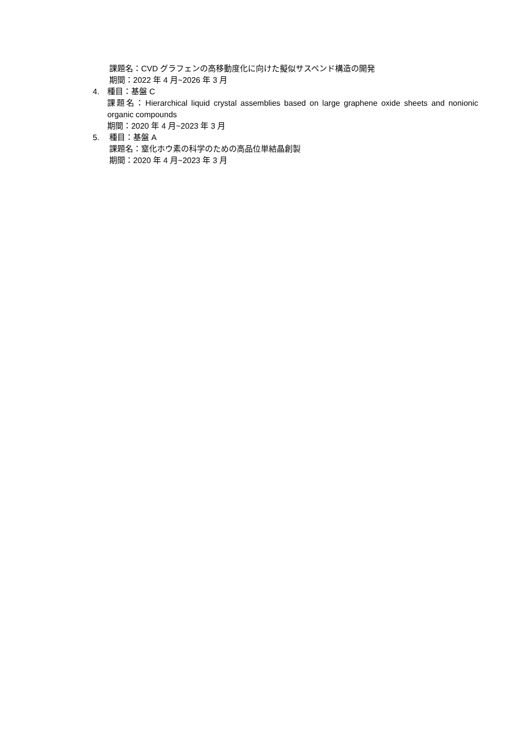課題名：CVD グラフェンの高移動度化に向けた擬似サスペンド構造の開発
期間：2022 年 4 月~2026 年 3 月
4. 種目：基盤 C
課題名：Hierarchical liquid crystal assemblies based on large graphene oxide sheets and nonionic organic compounds
期間：2020 年 4 月~2023 年 3 月
5. 種目：基盤 A
課題名：窒化ホウ素の科学のための高品位単結晶創製
期間：2020 年 4 月~2023 年 3 月